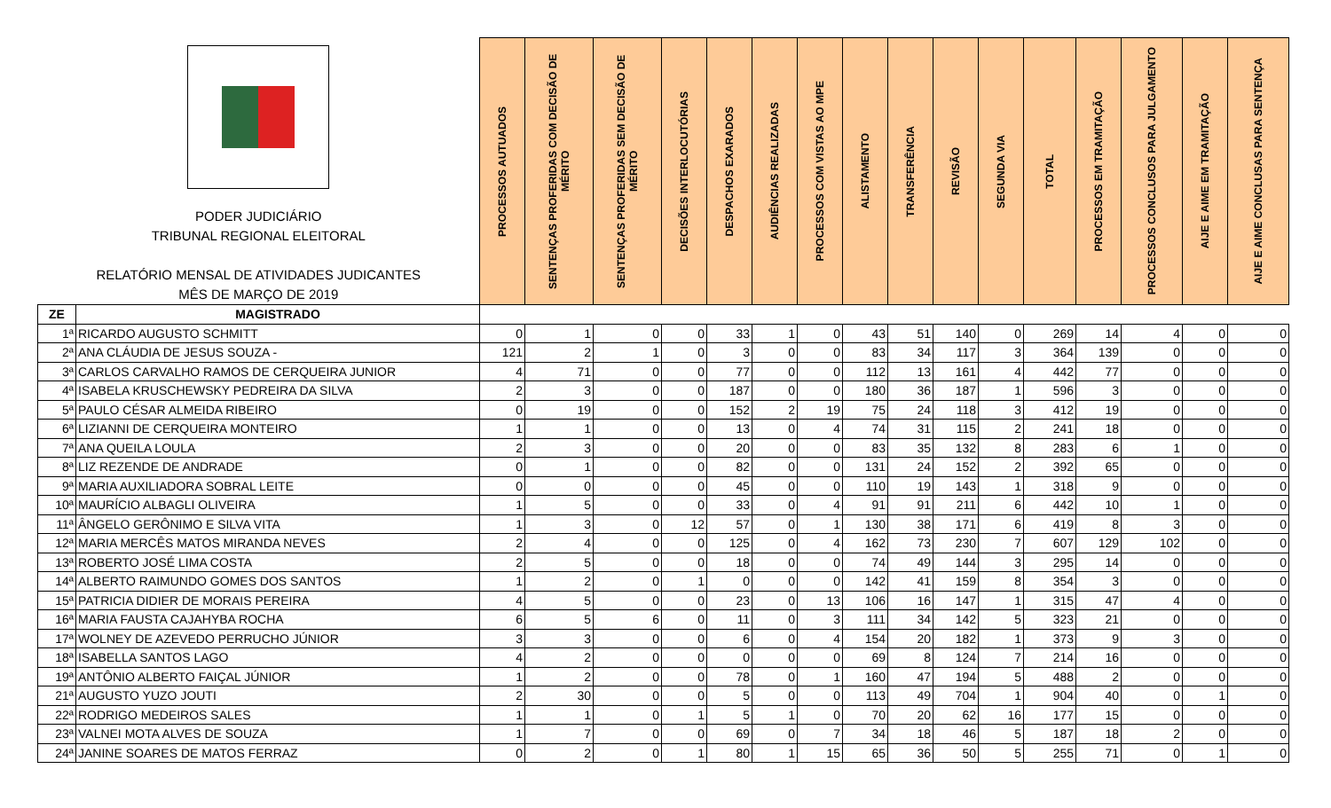| PODER JUDICIÁRIO TRIBUNAL REGIONAL ELEITORAL RELATÓRIO MENSAL DE ATIVIDADES JUDICANTES MÊS DE MARÇO DE 2019 | | PROCESSOS AUTUADOS | SENTENÇAS PROFERIDAS COM DECISÃO DE MÉRITO | SENTENÇAS PROFERIDAS SEM DECISÃO DE MÉRITO | DECISÕES INTERLOCUTÓRIAS | DESPACHOS EXARADOS | AUDIÊNCIAS REALIZADAS | PROCESSOS COM VISTAS AO MPE | ALISTAMENTO | TRANSFERÊNCIA | REVISÃO | SEGUNDA VIA | TOTAL | PROCESSOS EM TRAMITAÇÃO | PROCESSOS CONCLUSOS PARA JULGAMENTO | AIJE E AIME EM TRAMITAÇÃO | AIJE E AIME CONCLUSAS PARA SENTENÇA |
| ZE | MAGISTRADO | | | | | | | | | | | | | | | | |
| 1ª | RICARDO AUGUSTO SCHMITT | 0 | 1 | 0 | 0 | 33 | 1 | 0 | 43 | 51 | 140 | 0 | 269 | 14 | 4 | 0 | 0 |
| 2ª | ANA CLÁUDIA DE JESUS SOUZA - | 121 | 2 | 1 | 0 | 3 | 0 | 0 | 83 | 34 | 117 | 3 | 364 | 139 | 0 | 0 | 0 |
| 3ª | CARLOS CARVALHO RAMOS DE CERQUEIRA JUNIOR | 4 | 71 | 0 | 0 | 77 | 0 | 0 | 112 | 13 | 161 | 4 | 442 | 77 | 0 | 0 | 0 |
| 4ª | ISABELA KRUSCHEWSKY PEDREIRA DA SILVA | 2 | 3 | 0 | 0 | 187 | 0 | 0 | 180 | 36 | 187 | 1 | 596 | 3 | 0 | 0 | 0 |
| 5ª | PAULO CÉSAR ALMEIDA RIBEIRO | 0 | 19 | 0 | 0 | 152 | 2 | 19 | 75 | 24 | 118 | 3 | 412 | 19 | 0 | 0 | 0 |
| 6ª | LIZIANNI DE CERQUEIRA MONTEIRO | 1 | 1 | 0 | 0 | 13 | 0 | 4 | 74 | 31 | 115 | 2 | 241 | 18 | 0 | 0 | 0 |
| 7ª | ANA QUEILA LOULA | 2 | 3 | 0 | 0 | 20 | 0 | 0 | 83 | 35 | 132 | 8 | 283 | 6 | 1 | 0 | 0 |
| 8ª | LIZ REZENDE DE ANDRADE | 0 | 1 | 0 | 0 | 82 | 0 | 0 | 131 | 24 | 152 | 2 | 392 | 65 | 0 | 0 | 0 |
| 9ª | MARIA AUXILIADORA SOBRAL LEITE | 0 | 0 | 0 | 0 | 45 | 0 | 0 | 110 | 19 | 143 | 1 | 318 | 9 | 0 | 0 | 0 |
| 10ª | MAURÍCIO ALBAGLI OLIVEIRA | 1 | 5 | 0 | 0 | 33 | 0 | 4 | 91 | 91 | 211 | 6 | 442 | 10 | 1 | 0 | 0 |
| 11ª | ÂNGELO GERÔNIMO E SILVA VITA | 1 | 3 | 0 | 12 | 57 | 0 | 1 | 130 | 38 | 171 | 6 | 419 | 8 | 3 | 0 | 0 |
| 12ª | MARIA MERCÊS MATOS MIRANDA NEVES | 2 | 4 | 0 | 0 | 125 | 0 | 4 | 162 | 73 | 230 | 7 | 607 | 129 | 102 | 0 | 0 |
| 13ª | ROBERTO JOSÉ LIMA COSTA | 2 | 5 | 0 | 0 | 18 | 0 | 0 | 74 | 49 | 144 | 3 | 295 | 14 | 0 | 0 | 0 |
| 14ª | ALBERTO RAIMUNDO GOMES DOS SANTOS | 1 | 2 | 0 | 1 | 0 | 0 | 0 | 142 | 41 | 159 | 8 | 354 | 3 | 0 | 0 | 0 |
| 15ª | PATRICIA DIDIER DE MORAIS PEREIRA | 4 | 5 | 0 | 0 | 23 | 0 | 13 | 106 | 16 | 147 | 1 | 315 | 47 | 4 | 0 | 0 |
| 16ª | MARIA FAUSTA CAJAHYBA ROCHA | 6 | 5 | 6 | 0 | 11 | 0 | 3 | 111 | 34 | 142 | 5 | 323 | 21 | 0 | 0 | 0 |
| 17ª | WOLNEY DE AZEVEDO PERRUCHO JÚNIOR | 3 | 3 | 0 | 0 | 6 | 0 | 4 | 154 | 20 | 182 | 1 | 373 | 9 | 3 | 0 | 0 |
| 18ª | ISABELLA SANTOS LAGO | 4 | 2 | 0 | 0 | 0 | 0 | 0 | 69 | 8 | 124 | 7 | 214 | 16 | 0 | 0 | 0 |
| 19ª | ANTÔNIO ALBERTO FAIÇAL JÚNIOR | 1 | 2 | 0 | 0 | 78 | 0 | 1 | 160 | 47 | 194 | 5 | 488 | 2 | 0 | 0 | 0 |
| 21ª | AUGUSTO YUZO JOUTI | 2 | 30 | 0 | 0 | 5 | 0 | 0 | 113 | 49 | 704 | 1 | 904 | 40 | 0 | 1 | 0 |
| 22ª | RODRIGO MEDEIROS SALES | 1 | 1 | 0 | 1 | 5 | 1 | 0 | 70 | 20 | 62 | 16 | 177 | 15 | 0 | 0 | 0 |
| 23ª | VALNEI MOTA ALVES DE SOUZA | 1 | 7 | 0 | 0 | 69 | 0 | 7 | 34 | 18 | 46 | 5 | 187 | 18 | 2 | 0 | 0 |
| 24ª | JANINE SOARES DE MATOS FERRAZ | 0 | 2 | 0 | 1 | 80 | 1 | 15 | 65 | 36 | 50 | 5 | 255 | 71 | 0 | 1 | 0 |